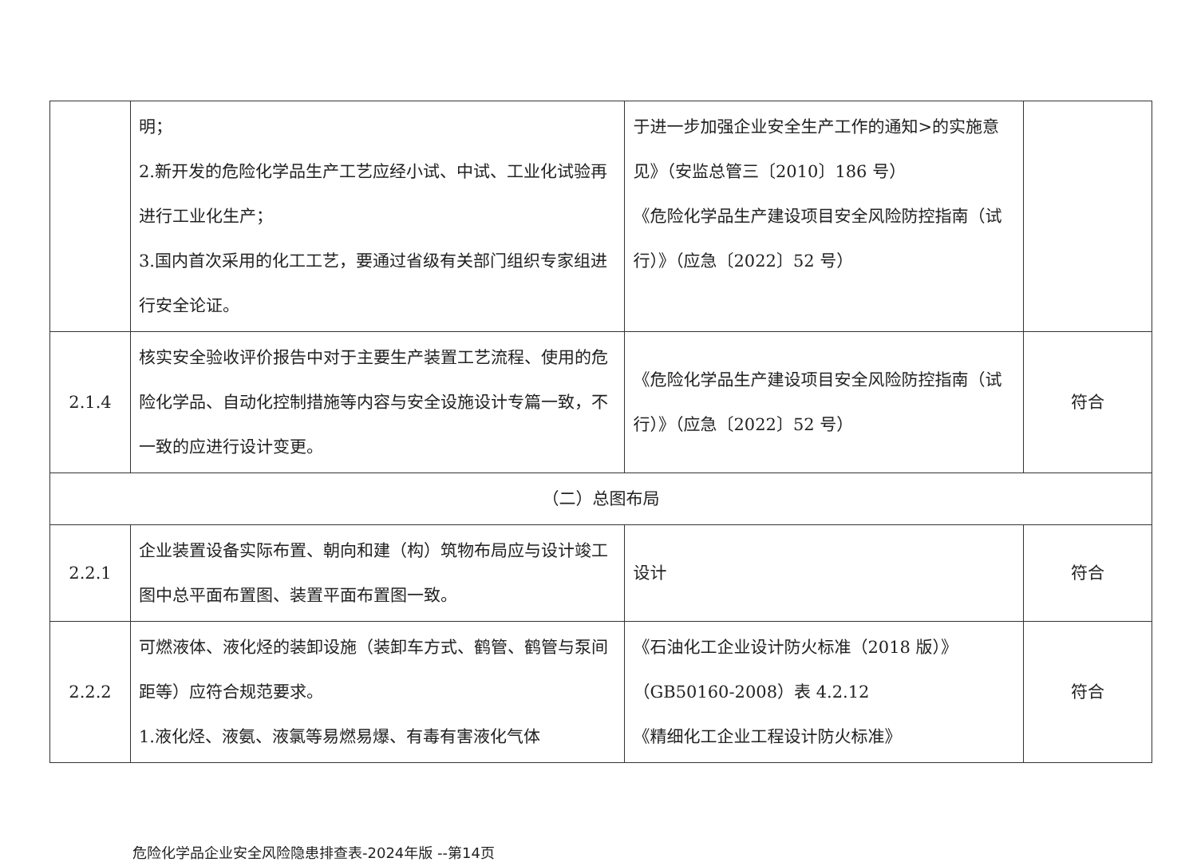| | 明； 2.新开发的危险化学品生产工艺应经小试、中试、工业化试验再进行工业化生产； 3.国内首次采用的化工工艺，要通过省级有关部门组织专家组进行安全论证。 | 于进一步加强企业安全生产工作的通知>的实施意见》（安监总管三〔2010〕186 号） 《危险化学品生产建设项目安全风险防控指南（试行）》（应急〔2022〕52 号） | |
| 2.1.4 | 核实安全验收评价报告中对于主要生产装置工艺流程、使用的危险化学品、自动化控制措施等内容与安全设施设计专篇一致，不一致的应进行设计变更。 | 《危险化学品生产建设项目安全风险防控指南（试行）》（应急〔2022〕52 号） | 符合 |
| （二）总图布局 | | | |
| 2.2.1 | 企业装置设备实际布置、朝向和建（构）筑物布局应与设计竣工图中总平面布置图、装置平面布置图一致。 | 设计 | 符合 |
| 2.2.2 | 可燃液体、液化烃的装卸设施（装卸车方式、鹤管、鹤管与泵间距等）应符合规范要求。 1.液化烃、液氨、液氯等易燃易爆、有毒有害液化气体 | 《石油化工企业设计防火标准（2018 版）》（GB50160-2008）表 4.2.12 《精细化工企业工程设计防火标准》 | 符合 |
危险化学品企业安全风险隐患排查表-2024年版 --第14页